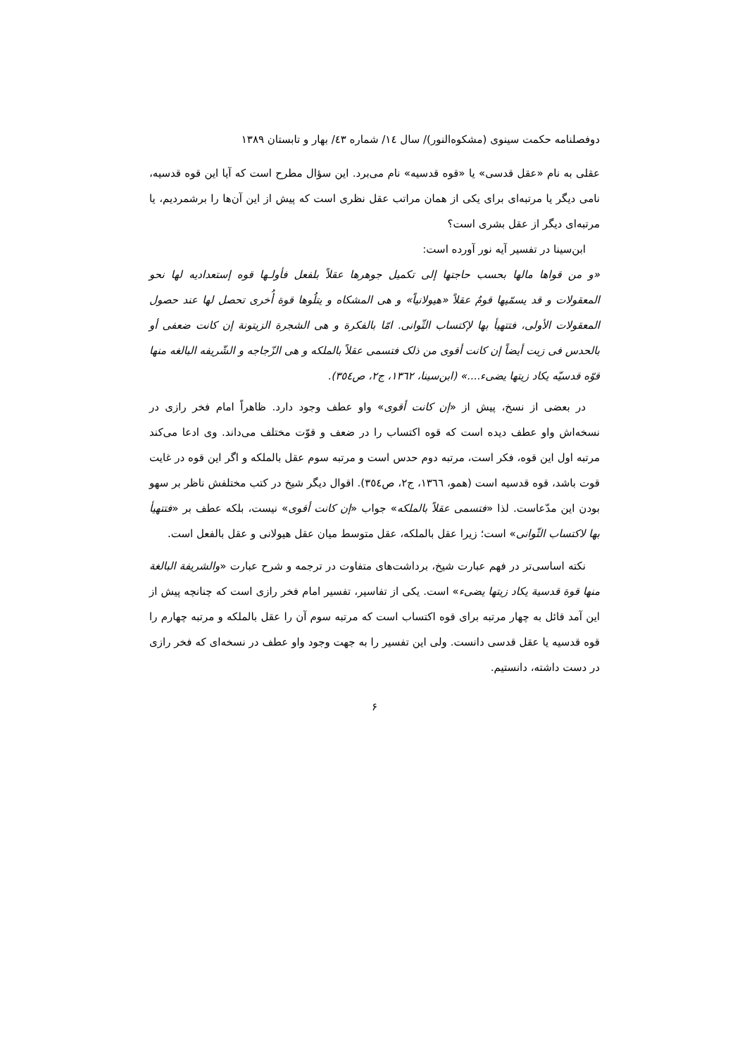دوفصلنامه حکمت سینوی (مشکوه‌النور)/ سال ١٤/ شماره ٤٣/ بهار و تابستان ١٣٨٩
عقلی به نام «عقل قدسی» یا «قوه قدسیه» نام می‌برد. این سؤال مطرح است که آیا این قوه قدسیه، نامی دیگر یا مرتبه‌ای برای یکی از همان مراتب عقل نظری است که پیش از این آن‌ها را برشمردیم، یا مرتبه‌ای دیگر از عقل بشری است؟
ابن‌سینا در تفسیر آیه نور آورده است:
«و من قواها مالها بحسب حاجتها إلی تکمیل جوهرها عقلاً بلفعل فأولـها قوه إستعدادیه لها نحو المعقولات و قد یسمّیها قومٌ عقلاً «هیولانیاً» و هی المشکاه و یتلُوها قوة أُخری تحصل لها عند حصول المعقولات الأولی، فتتهیأ بها لإکتساب الثّوانی. امّا بالفکرة و هی الشجرة الزیتونة إن کانت ضعفی أو بالحدس فی زیت أیضاً إن کانت أقوی من ذلک فتسمی عقلاً بالملکه و هی الزّجاجه و الشّریفه البالغه منها قوّه قدسیّه یکاد زیتها یضیء....» (ابن‌سینا، ١٣٦٢، ج٢، ص٣٥٤).
در بعضی از نسخ، پیش از «إن کانت أقوی» واو عطف وجود دارد. ظاهراً امام فخر رازی در نسخه‌اش واو عطف دیده است که قوه اکتساب را در ضعف و قوّت مختلف می‌داند. وی ادعا می‌کند مرتبه اول این قوه، فکر است، مرتبه دوم حدس است و مرتبه سوم عقل بالملکه و اگر این قوه در غایت قوت باشد، قوه قدسیه است (همو، ١٣٦٦، ج٢، ص٣٥٤). اقوال دیگر شیخ در کتب مختلفش ناظر بر سهو بودن این مدّعاست. لذا «فتسمی عقلاً بالملکه» جواب «إن کانت أقوی» نیست، بلکه عطف بر «فتتهیأ بها لاکتساب الثّوانی» است؛ زیرا عقل بالملکه، عقل متوسط میان عقل هیولانی و عقل بالفعل است.
نکته اساسی‌تر در فهم عبارت شیخ، برداشت‌های متفاوت در ترجمه و شرح عبارت «والشریفة البالغة منها قوة قدسیة یکاد زیتها یضیء» است. یکی از تفاسیر، تفسیر امام فخر رازی است که چنانچه پیش از این آمد قائل به چهار مرتبه برای قوه اکتساب است که مرتبه سوم آن را عقل بالملکه و مرتبه چهارم را قوه قدسیه یا عقل قدسی دانست. ولی این تفسیر را به جهت وجود واو عطف در نسخه‌ای که فخر رازی در دست داشته، دانستیم.
۶